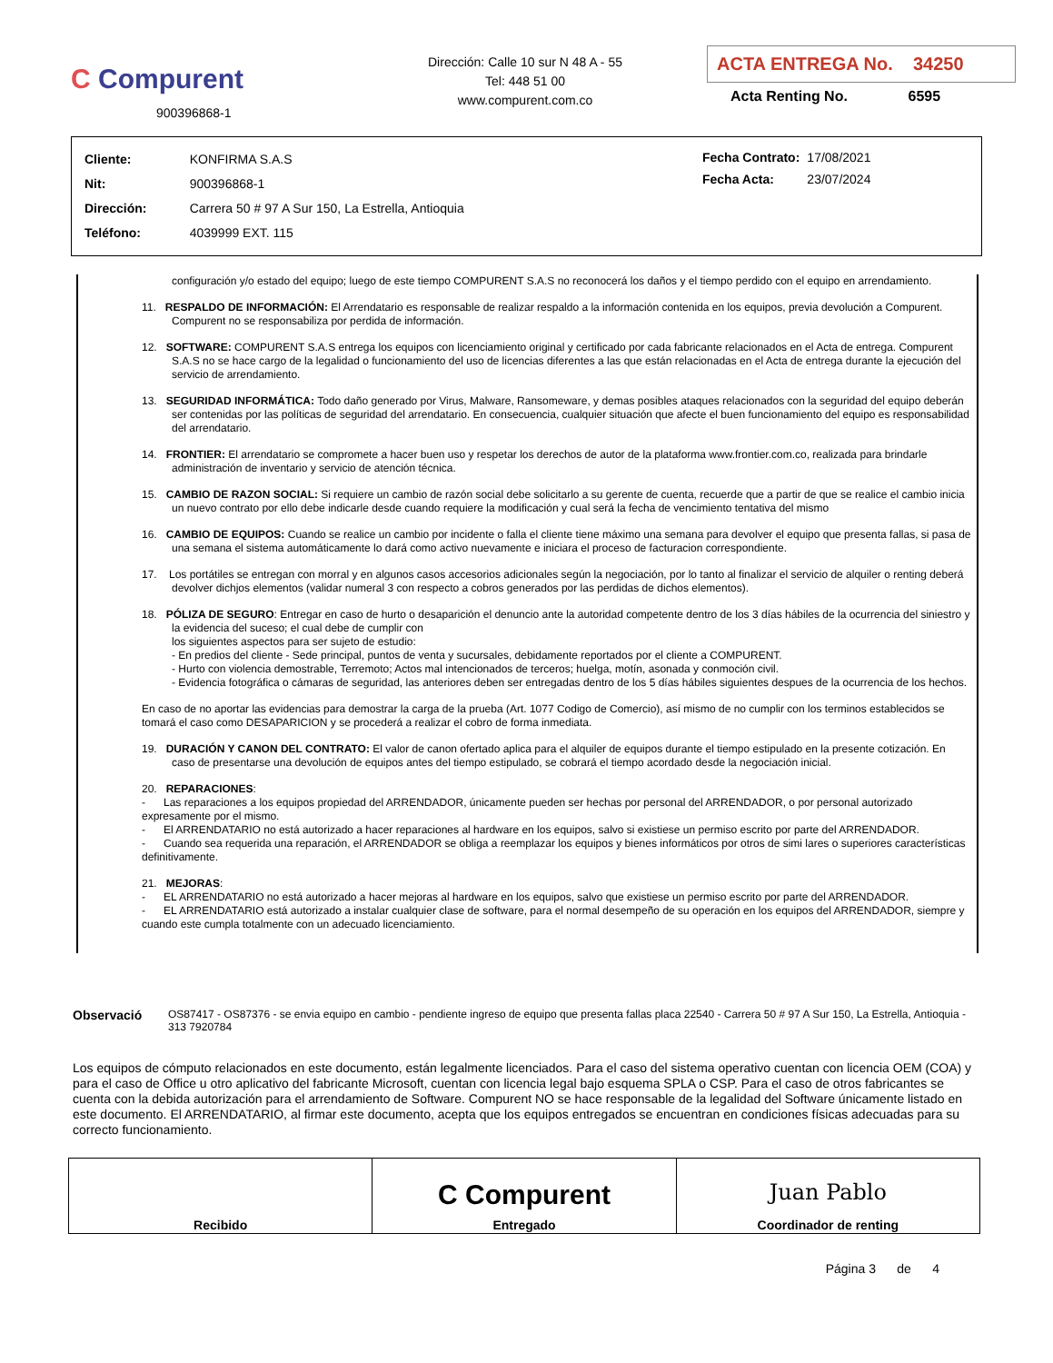C Compurent
900396868-1
Dirección: Calle 10 sur N 48 A - 55
Tel: 448 51 00
www.compurent.com.co
ACTA ENTREGA No. 34250
Acta Renting No. 6595
| Cliente: | KONFIRMA S.A.S |
| Nit: | 900396868-1 |
| Dirección: | Carrera 50 # 97 A Sur 150, La Estrella, Antioquia |
| Teléfono: | 4039999 EXT. 115 |
| Fecha Contrato: | 17/08/2021 |
| Fecha Acta: | 23/07/2024 |
configuración y/o estado del equipo; luego de este tiempo COMPURENT S.A.S no reconocerá los daños y el tiempo perdido con el equipo en arrendamiento.
11. RESPALDO DE INFORMACIÓN: El Arrendatario es responsable de realizar respaldo a la información contenida en los equipos, previa devolución a Compurent. Compurent no se responsabiliza por perdida de información.
12. SOFTWARE: COMPURENT S.A.S entrega los equipos con licenciamiento original y certificado por cada fabricante relacionados en el Acta de entrega. Compurent S.A.S no se hace cargo de la legalidad o funcionamiento del uso de licencias diferentes a las que están relacionadas en el Acta de entrega durante la ejecución del servicio de arrendamiento.
13. SEGURIDAD INFORMÁTICA: Todo daño generado por Virus, Malware, Ransomeware, y demas posibles ataques relacionados con la seguridad del equipo deberán ser contenidas por las políticas de seguridad del arrendatario. En consecuencia, cualquier situación que afecte el buen funcionamiento del equipo es responsabilidad del arrendatario.
14. FRONTIER: El arrendatario se compromete a hacer buen uso y respetar los derechos de autor de la plataforma www.frontier.com.co, realizada para brindarle administración de inventario y servicio de atención técnica.
15. CAMBIO DE RAZON SOCIAL: Si requiere un cambio de razón social debe solicitarlo a su gerente de cuenta, recuerde que a partir de que se realice el cambio inicia un nuevo contrato por ello debe indicarle desde cuando requiere la modificación y cual será la fecha de vencimiento tentativa del mismo
16. CAMBIO DE EQUIPOS: Cuando se realice un cambio por incidente o falla el cliente tiene máximo una semana para devolver el equipo que presenta fallas, si pasa de una semana el sistema automáticamente lo dará como activo nuevamente e iniciara el proceso de facturacion correspondiente.
17. Los portátiles se entregan con morral y en algunos casos accesorios adicionales según la negociación, por lo tanto al finalizar el servicio de alquiler o renting deberá devolver dichjos elementos (validar numeral 3 con respecto a cobros generados por las perdidas de dichos elementos).
18. PÓLIZA DE SEGURO: Entregar en caso de hurto o desaparición el denuncio ante la autoridad competente dentro de los 3 días hábiles de la ocurrencia del siniestro y la evidencia del suceso; el cual debe de cumplir con
los siguientes aspectos para ser sujeto de estudio:
- En predios del cliente - Sede principal, puntos de venta y sucursales, debidamente reportados por el cliente a COMPURENT.
- Hurto con violencia demostrable, Terremoto; Actos mal intencionados de terceros; huelga, motín, asonada y conmoción civil.
- Evidencia fotográfica o cámaras de seguridad, las anteriores deben ser entregadas dentro de los 5 días hábiles siguientes despues de la ocurrencia de los hechos.
En caso de no aportar las evidencias para demostrar la carga de la prueba (Art. 1077 Codigo de Comercio), así mismo de no cumplir con los terminos establecidos se tomará el caso como DESAPARICION y se procederá a realizar el cobro de forma inmediata.
19. DURACIÓN Y CANON DEL CONTRATO: El valor de canon ofertado aplica para el alquiler de equipos durante el tiempo estipulado en la presente cotización. En caso de presentarse una devolución de equipos antes del tiempo estipulado, se cobrará el tiempo acordado desde la negociación inicial.
20. REPARACIONES:
- Las reparaciones a los equipos propiedad del ARRENDADOR, únicamente pueden ser hechas por personal del ARRENDADOR, o por personal autorizado expresamente por el mismo.
- El ARRENDATARIO no está autorizado a hacer reparaciones al hardware en los equipos, salvo si existiese un permiso escrito por parte del ARRENDADOR.
- Cuando sea requerida una reparación, el ARRENDADOR se obliga a reemplazar los equipos y bienes informáticos por otros de simi lares o superiores características definitivamente.
21. MEJORAS:
- EL ARRENDATARIO no está autorizado a hacer mejoras al hardware en los equipos, salvo que existiese un permiso escrito por parte del ARRENDADOR.
- EL ARRENDATARIO está autorizado a instalar cualquier clase de software, para el normal desempeño de su operación en los equipos del ARRENDADOR, siempre y cuando este cumpla totalmente con un adecuado licenciamiento.
Observació
OS87417 - OS87376 - se envia equipo en cambio - pendiente ingreso de equipo que presenta fallas placa 22540 - Carrera 50 # 97 A Sur 150, La Estrella, Antioquia - 313 7920784
Los equipos de cómputo relacionados en este documento, están legalmente licenciados. Para el caso del sistema operativo cuentan con licencia OEM (COA) y para el caso de Office u otro aplicativo del fabricante Microsoft, cuentan con licencia legal bajo esquema SPLA o CSP. Para el caso de otros fabricantes se cuenta con la debida autorización para el arrendamiento de Software. Compurent NO se hace responsable de la legalidad del Software únicamente listado en este documento. El ARRENDATARIO, al firmar este documento, acepta que los equipos entregados se encuentran en condiciones físicas adecuadas para su correcto funcionamiento.
| Recibido | C Compurent Entregado | Juan Pablo Coordinador de renting |
Página 3 de 4